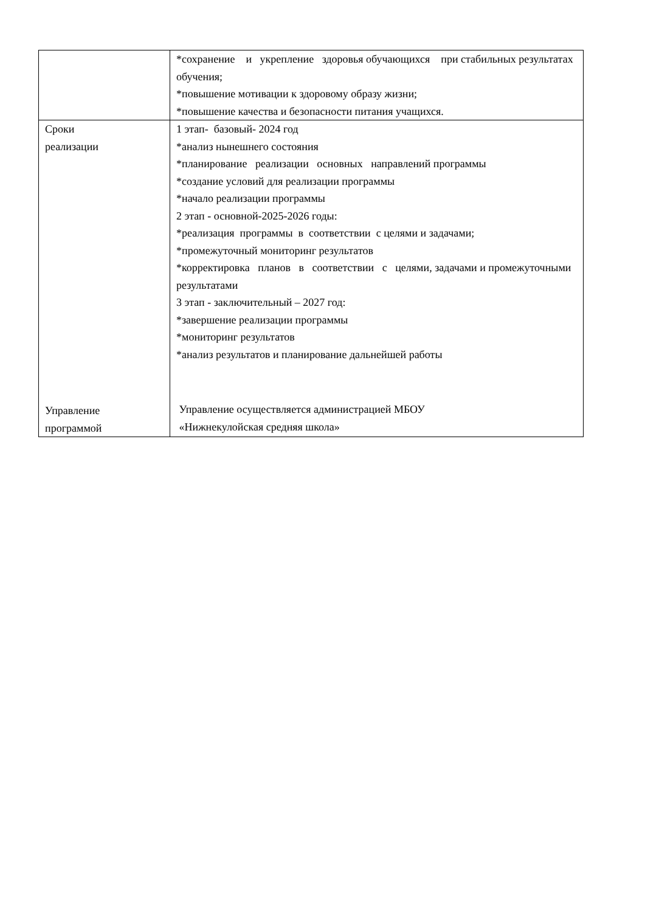| | *сохранение и укрепление здоровья обучающихся при стабильных результатах обучения; *повышение мотивации к здоровому образу жизни; *повышение качества и безопасности питания учащихся. |
| Сроки реализации Управление программой | 1 этап- базовый- 2024 год *анализ нынешнего состояния *планирование реализации основных направлений программы *создание условий для реализации программы *начало реализации программы 2 этап - основной-2025-2026 годы: *реализация программы в соответствии с целями и задачами; *промежуточный мониторинг результатов *корректировка планов в соответствии с целями, задачами и промежуточными результатами 3 этап - заключительный – 2027 год: *завершение реализации программы *мониторинг результатов *анализ результатов и планирование дальнейшей работы Управление осуществляется администрацией МБОУ «Нижнекулойская средняя школа» |